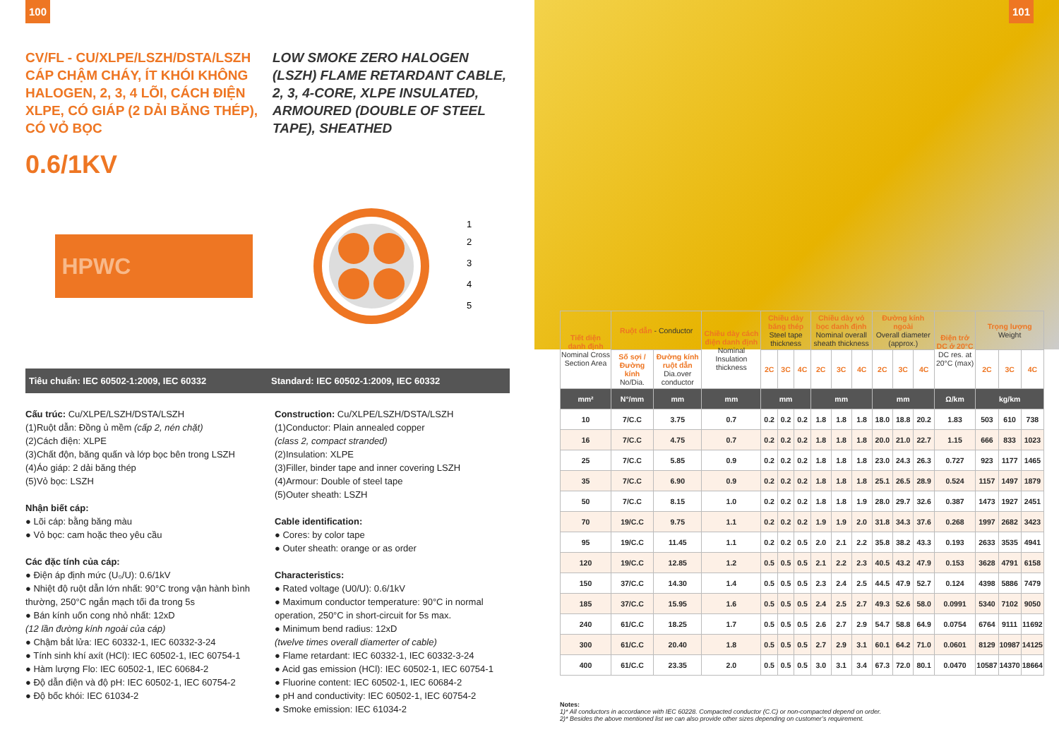100
CV/FL - CU/XLPE/LSZH/DSTA/LSZH CÁP CHẬM CHÁY, ÍT KHÓI KHÔNG HALOGEN, 2, 3, 4 LÕI, CÁCH ĐIỆN XLPE, CÓ GIÁP (2 DẢI BĂNG THÉP), CÓ VỎ BỌC
LOW SMOKE ZERO HALOGEN (LSZH) FLAME RETARDANT CABLE, 2, 3, 4-CORE, XLPE INSULATED, ARMOURED (DOUBLE OF STEEL TAPE), SHEATHED
0.6/1KV
HPWC
1
2
3
4
5
Tiêu chuẩn: IEC 60502-1:2009, IEC 60332
Standard: IEC 60502-1:2009, IEC 60332
Cấu trúc: Cu/XLPE/LSZH/DSTA/LSZH
(1)Ruột dẫn: Đồng ủ mềm (cấp 2, nén chặt)
(2)Cách điện: XLPE
(3)Chất độn, băng quấn và lớp bọc bên trong LSZH
(4)Áo giáp: 2 dải băng thép
(5)Vỏ bọc: LSZH
Nhận biết cáp:
● Lõi cáp: bằng băng màu
● Vỏ bọc: cam hoặc theo yêu cầu
Các đặc tính của cáp:
● Điện áp định mức (U₀/U): 0.6/1kV
● Nhiệt độ ruột dẫn lớn nhất: 90°C trong vận hành bình thường, 250°C ngắn mạch tối đa trong 5s
● Bán kính uốn cong nhỏ nhất: 12xD
(12 lần đường kính ngoài của cáp)
● Chậm bắt lửa: IEC 60332-1, IEC 60332-3-24
● Tính sinh khí axít (HCl): IEC 60502-1, IEC 60754-1
● Hàm lượng Flo: IEC 60502-1, IEC 60684-2
● Độ dẫn điện và độ pH: IEC 60502-1, IEC 60754-2
● Độ bốc khói: IEC 61034-2
Construction: Cu/XLPE/LSZH/DSTA/LSZH
(1)Conductor: Plain annealed copper
(class 2, compact stranded)
(2)Insulation: XLPE
(3)Filler, binder tape and inner covering LSZH
(4)Armour: Double of steel tape
(5)Outer sheath: LSZH
Cable identification:
● Cores: by color tape
● Outer sheath: orange or as order
Characteristics:
● Rated voltage (U0/U): 0.6/1kV
● Maximum conductor temperature: 90°C in normal operation, 250°C in short-circuit for 5s max.
● Minimum bend radius: 12xD
(twelve times overall diamerter of cable)
● Flame retardant: IEC 60332-1, IEC 60332-3-24
● Acid gas emission (HCl): IEC 60502-1, IEC 60754-1
● Fluorine content: IEC 60502-1, IEC 60684-2
● pH and conductivity: IEC 60502-1, IEC 60754-2
● Smoke emission: IEC 61034-2
101
| Tiết diện danh định Nominal Cross Section Area | Ruột dẫn - Conductor | | Chiều dày cách điện danh định Nominal Insulation thickness | Chiều dày băng thép Steel tape thickness | | | Chiều dày vỏ bọc danh định Nominal overall sheath thickness | | | Đường kính ngoài Overall diameter (approx.) | | | Điện trở DC ở 20°C DC res. at 20°C (max) | Trọng lượng Weight | | |
| --- | --- | --- | --- | --- | --- | --- | --- | --- | --- | --- | --- | --- | --- | --- | --- | --- |
| | Số sợi / Đường kính No/Dia. | Đường kính ruột dẫn Dia.over conductor | | 2C | 3C | 4C | 2C | 3C | 4C | 2C | 3C | 4C | | 2C | 3C | 4C |
| mm² | N°/mm | mm | mm | mm | | | mm | | | mm | | | Ω/km | kg/km | | |
| 10 | 7/C.C | 3.75 | 0.7 | 0.2 | 0.2 | 0.2 | 1.8 | 1.8 | 1.8 | 18.0 | 18.8 | 20.2 | 1.83 | 503 | 610 | 738 |
| 16 | 7/C.C | 4.75 | 0.7 | 0.2 | 0.2 | 0.2 | 1.8 | 1.8 | 1.8 | 20.0 | 21.0 | 22.7 | 1.15 | 666 | 833 | 1023 |
| 25 | 7/C.C | 5.85 | 0.9 | 0.2 | 0.2 | 0.2 | 1.8 | 1.8 | 1.8 | 23.0 | 24.3 | 26.3 | 0.727 | 923 | 1177 | 1465 |
| 35 | 7/C.C | 6.90 | 0.9 | 0.2 | 0.2 | 0.2 | 1.8 | 1.8 | 1.8 | 25.1 | 26.5 | 28.9 | 0.524 | 1157 | 1497 | 1879 |
| 50 | 7/C.C | 8.15 | 1.0 | 0.2 | 0.2 | 0.2 | 1.8 | 1.8 | 1.9 | 28.0 | 29.7 | 32.6 | 0.387 | 1473 | 1927 | 2451 |
| 70 | 19/C.C | 9.75 | 1.1 | 0.2 | 0.2 | 0.2 | 1.9 | 1.9 | 2.0 | 31.8 | 34.3 | 37.6 | 0.268 | 1997 | 2682 | 3423 |
| 95 | 19/C.C | 11.45 | 1.1 | 0.2 | 0.2 | 0.5 | 2.0 | 2.1 | 2.2 | 35.8 | 38.2 | 43.3 | 0.193 | 2633 | 3535 | 4941 |
| 120 | 19/C.C | 12.85 | 1.2 | 0.5 | 0.5 | 0.5 | 2.1 | 2.2 | 2.3 | 40.5 | 43.2 | 47.9 | 0.153 | 3628 | 4791 | 6158 |
| 150 | 37/C.C | 14.30 | 1.4 | 0.5 | 0.5 | 0.5 | 2.3 | 2.4 | 2.5 | 44.5 | 47.9 | 52.7 | 0.124 | 4398 | 5886 | 7479 |
| 185 | 37/C.C | 15.95 | 1.6 | 0.5 | 0.5 | 0.5 | 2.4 | 2.5 | 2.7 | 49.3 | 52.6 | 58.0 | 0.0991 | 5340 | 7102 | 9050 |
| 240 | 61/C.C | 18.25 | 1.7 | 0.5 | 0.5 | 0.5 | 2.6 | 2.7 | 2.9 | 54.7 | 58.8 | 64.9 | 0.0754 | 6764 | 9111 | 11692 |
| 300 | 61/C.C | 20.40 | 1.8 | 0.5 | 0.5 | 0.5 | 2.7 | 2.9 | 3.1 | 60.1 | 64.2 | 71.0 | 0.0601 | 8129 | 10987 | 14125 |
| 400 | 61/C.C | 23.35 | 2.0 | 0.5 | 0.5 | 0.5 | 3.0 | 3.1 | 3.4 | 67.3 | 72.0 | 80.1 | 0.0470 | 10587 | 14370 | 18664 |
Notes:
1)* All conductors in accordance with IEC 60228. Compacted conductor (C.C) or non-compacted depend on order.
2)* Besides the above mentioned list we can also provide other sizes depending on customer’s requirement.